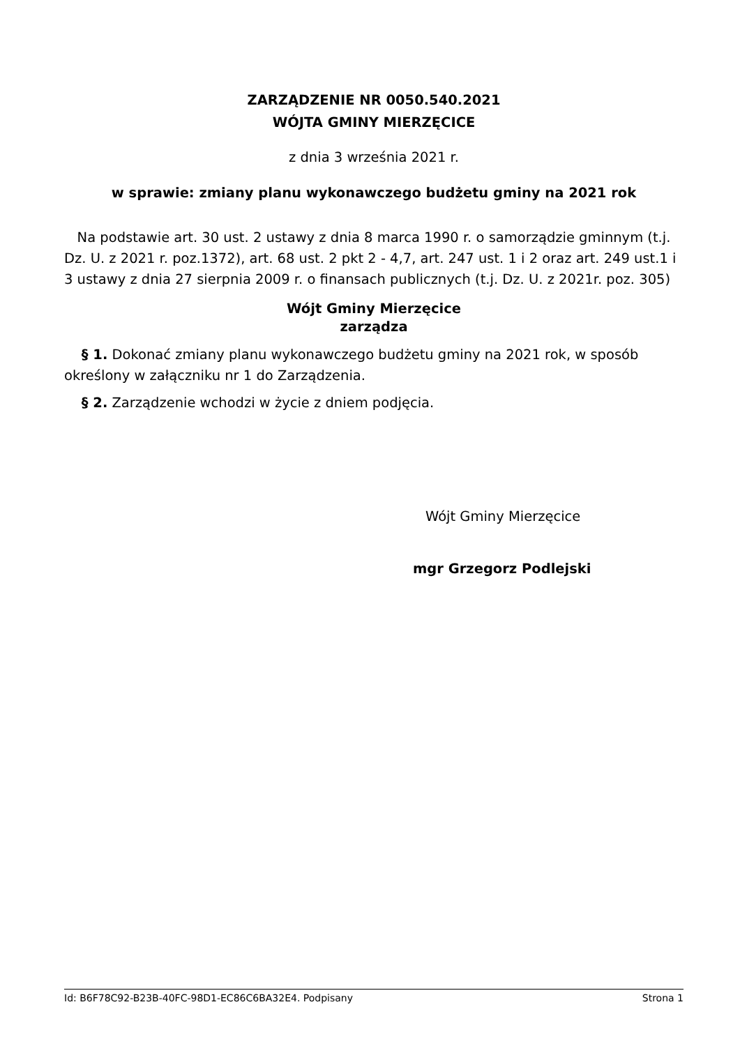ZARZĄDZENIE NR 0050.540.2021
WÓJTA GMINY MIERZĘCICE
z dnia 3 września 2021 r.
w sprawie: zmiany planu wykonawczego budżetu gminy na 2021 rok
Na podstawie art. 30 ust. 2 ustawy z dnia 8 marca 1990 r. o samorządzie gminnym (t.j. Dz. U. z 2021 r. poz.1372), art. 68 ust. 2 pkt 2 - 4,7, art. 247 ust. 1 i 2 oraz art. 249 ust.1 i 3 ustawy z dnia 27 sierpnia 2009 r. o finansach publicznych (t.j. Dz. U. z 2021r. poz. 305)
Wójt Gminy Mierzęcice
zarządza
§ 1. Dokonać zmiany planu wykonawczego budżetu gminy na 2021 rok, w sposób określony w załączniku nr 1 do Zarządzenia.
§ 2. Zarządzenie wchodzi w życie z dniem podjęcia.
Wójt Gminy Mierzęcice
mgr Grzegorz Podlejski
Id: B6F78C92-B23B-40FC-98D1-EC86C6BA32E4. Podpisany Strona 1